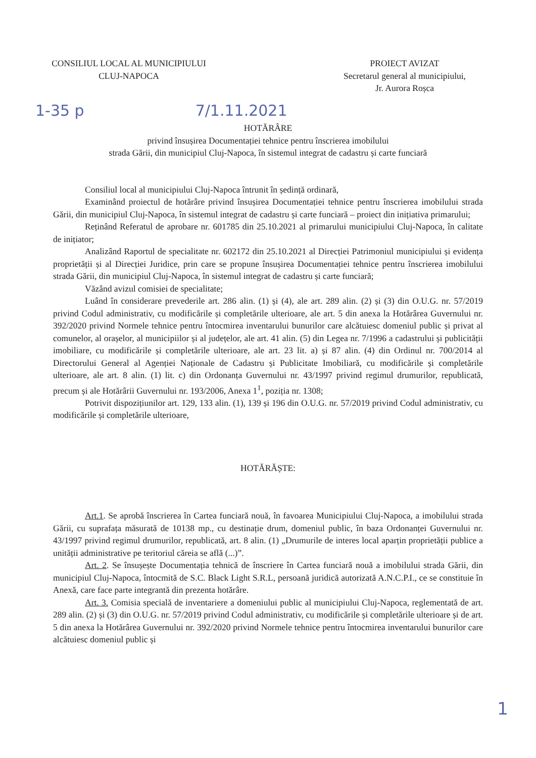CONSILIUL LOCAL AL MUNICIPIULUI
CLUJ-NAPOCA
PROIECT AVIZAT
Secretarul general al municipiului,
Jr. Aurora Roșca
1-35 p 7/1.11.2021
HOTĂRÂRE
privind însușirea Documentației tehnice pentru înscrierea imobilului
strada Gării, din municipiul Cluj-Napoca, în sistemul integrat de cadastru și carte funciară
Consiliul local al municipiului Cluj-Napoca întrunit în ședință ordinară,
Examinând proiectul de hotărâre privind însușirea Documentației tehnice pentru înscrierea imobilului strada Gării, din municipiul Cluj-Napoca, în sistemul integrat de cadastru și carte funciară – proiect din inițiativa primarului;
Reținând Referatul de aprobare nr. 601785 din 25.10.2021 al primarului municipiului Cluj-Napoca, în calitate de inițiator;
Analizând Raportul de specialitate nr. 602172 din 25.10.2021 al Direcției Patrimoniul municipiului și evidența proprietății și al Direcției Juridice, prin care se propune însușirea Documentației tehnice pentru înscrierea imobilului strada Gării, din municipiul Cluj-Napoca, în sistemul integrat de cadastru și carte funciară;
Văzând avizul comisiei de specialitate;
Luând în considerare prevederile art. 286 alin. (1) și (4), ale art. 289 alin. (2) și (3) din O.U.G. nr. 57/2019 privind Codul administrativ, cu modificările și completările ulterioare, ale art. 5 din anexa la Hotărârea Guvernului nr. 392/2020 privind Normele tehnice pentru întocmirea inventarului bunurilor care alcătuiesc domeniul public și privat al comunelor, al orașelor, al municipiilor și al județelor, ale art. 41 alin. (5) din Legea nr. 7/1996 a cadastrului și publicității imobiliare, cu modificările și completările ulterioare, ale art. 23 lit. a) și 87 alin. (4) din Ordinul nr. 700/2014 al Directorului General al Agenției Naționale de Cadastru și Publicitate Imobiliară, cu modificările și completările ulterioare, ale art. 8 alin. (1) lit. c) din Ordonanța Guvernului nr. 43/1997 privind regimul drumurilor, republicată, precum și ale Hotărârii Guvernului nr. 193/2006, Anexa 1<sup>1</sup>, poziția nr. 1308;
Potrivit dispozițiunilor art. 129, 133 alin. (1), 139 și 196 din O.U.G. nr. 57/2019 privind Codul administrativ, cu modificările și completările ulterioare,
HOTĂRĂȘTE:
Art.1. Se aprobă înscrierea în Cartea funciară nouă, în favoarea Municipiului Cluj-Napoca, a imobilului strada Gării, cu suprafața măsurată de 10138 mp., cu destinație drum, domeniul public, în baza Ordonanței Guvernului nr. 43/1997 privind regimul drumurilor, republicată, art. 8 alin. (1) „Drumurile de interes local aparțin proprietății publice a unității administrative pe teritoriul căreia se află (...)”.
Art. 2. Se însușește Documentația tehnică de înscriere în Cartea funciară nouă a imobilului strada Gării, din municipiul Cluj-Napoca, întocmită de S.C. Black Light S.R.L, persoană juridică autorizată A.N.C.P.I., ce se constituie în Anexă, care face parte integrantă din prezenta hotărâre.
Art. 3. Comisia specială de inventariere a domeniului public al municipiului Cluj-Napoca, reglementată de art. 289 alin. (2) și (3) din O.U.G. nr. 57/2019 privind Codul administrativ, cu modificările și completările ulterioare și de art. 5 din anexa la Hotărârea Guvernului nr. 392/2020 privind Normele tehnice pentru întocmirea inventarului bunurilor care alcătuiesc domeniul public și
1